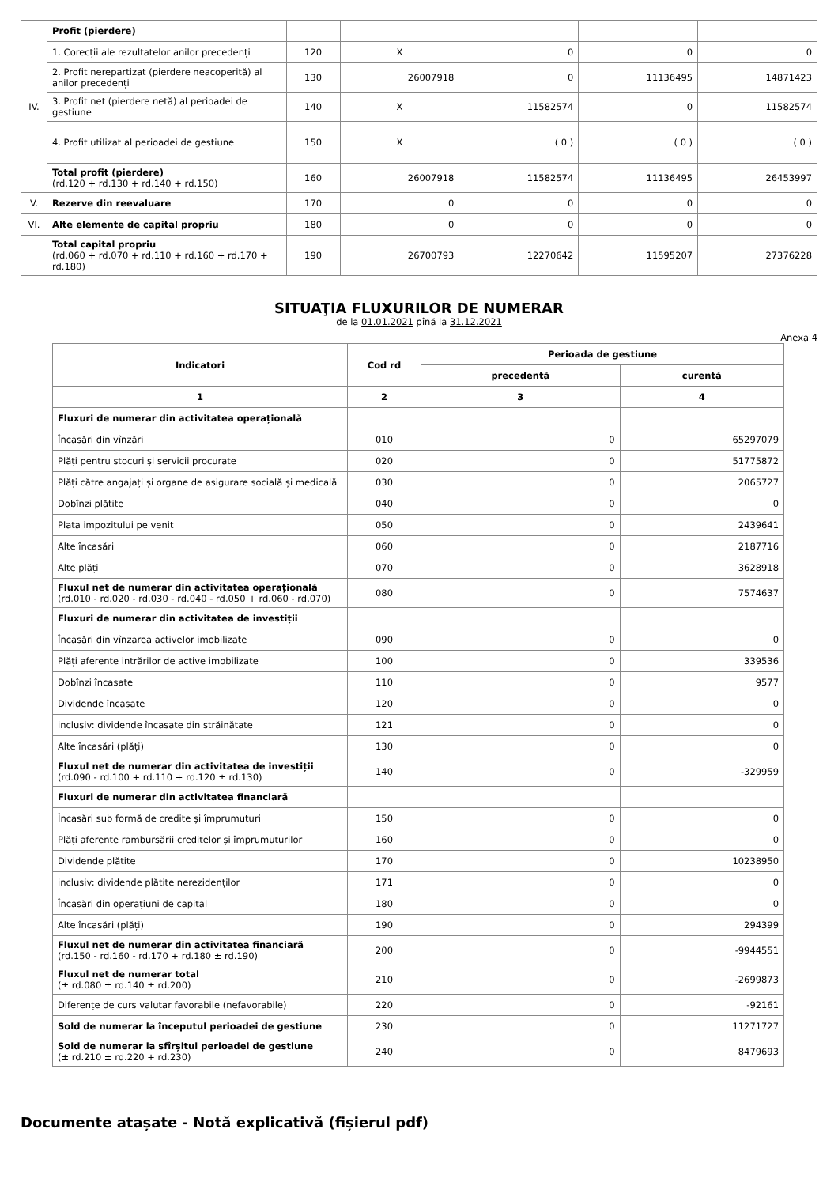| IV. | Profit (pierdere) | | | | | |
| | 1. Corecții ale rezultatelor anilor precedenți | 120 | X | 0 | 0 | 0 |
| | 2. Profit nerepartizat (pierdere neacoperită) al anilor precedenți | 130 | 26007918 | 0 | 11136495 | 14871423 |
| | 3. Profit net (pierdere netă) al perioadei de gestiune | 140 | X | 11582574 | 0 | 11582574 |
| | 4. Profit utilizat al perioadei de gestiune | 150 | X | ( 0 ) | ( 0 ) | ( 0 ) |
| | Total profit (pierdere) (rd.120 + rd.130 + rd.140 + rd.150) | 160 | 26007918 | 11582574 | 11136495 | 26453997 |
| V. | Rezerve din reevaluare | 170 | 0 | 0 | 0 | 0 |
| VI. | Alte elemente de capital propriu | 180 | 0 | 0 | 0 | 0 |
| | Total capital propriu (rd.060 + rd.070 + rd.110 + rd.160 + rd.170 + rd.180) | 190 | 26700793 | 12270642 | 11595207 | 27376228 |
SITUAŢIA FLUXURILOR DE NUMERAR
de la 01.01.2021 pînă la 31.12.2021
Anexa 4
| Indicatori | Cod rd | Perioada de gestiune | |
| --- | --- | --- | --- |
| | | precedentă | curentă |
| 1 | 2 | 3 | 4 |
| Fluxuri de numerar din activitatea operațională | | | |
| Încasări din vînzări | 010 | 0 | 65297079 |
| Plăți pentru stocuri și servicii procurate | 020 | 0 | 51775872 |
| Plăți către angajați și organe de asigurare socială și medicală | 030 | 0 | 2065727 |
| Dobînzi plătite | 040 | 0 | 0 |
| Plata impozitului pe venit | 050 | 0 | 2439641 |
| Alte încasări | 060 | 0 | 2187716 |
| Alte plăți | 070 | 0 | 3628918 |
| Fluxul net de numerar din activitatea operațională (rd.010 - rd.020 - rd.030 - rd.040 - rd.050 + rd.060 - rd.070) | 080 | 0 | 7574637 |
| Fluxuri de numerar din activitatea de investiții | | | |
| Încasări din vînzarea activelor imobilizate | 090 | 0 | 0 |
| Plăți aferente intrărilor de active imobilizate | 100 | 0 | 339536 |
| Dobînzi încasate | 110 | 0 | 9577 |
| Dividende încasate | 120 | 0 | 0 |
| inclusiv: dividende încasate din străinătate | 121 | 0 | 0 |
| Alte încasări (plăți) | 130 | 0 | 0 |
| Fluxul net de numerar din activitatea de investiții (rd.090 - rd.100 + rd.110 + rd.120 ± rd.130) | 140 | 0 | -329959 |
| Fluxuri de numerar din activitatea financiară | | | |
| Încasări sub formă de credite și împrumuturi | 150 | 0 | 0 |
| Plăți aferente rambursării creditelor și împrumuturilor | 160 | 0 | 0 |
| Dividende plătite | 170 | 0 | 10238950 |
| inclusiv: dividende plătite nerezidenților | 171 | 0 | 0 |
| Încasări din operațiuni de capital | 180 | 0 | 0 |
| Alte încasări (plăți) | 190 | 0 | 294399 |
| Fluxul net de numerar din activitatea financiară (rd.150 - rd.160 - rd.170 + rd.180 ± rd.190) | 200 | 0 | -9944551 |
| Fluxul net de numerar total (± rd.080 ± rd.140 ± rd.200) | 210 | 0 | -2699873 |
| Diferențe de curs valutar favorabile (nefavorabile) | 220 | 0 | -92161 |
| Sold de numerar la începutul perioadei de gestiune | 230 | 0 | 11271727 |
| Sold de numerar la sfîrșitul perioadei de gestiune (± rd.210 ± rd.220 + rd.230) | 240 | 0 | 8479693 |
Documente atașate - Notă explicativă (fișierul pdf)